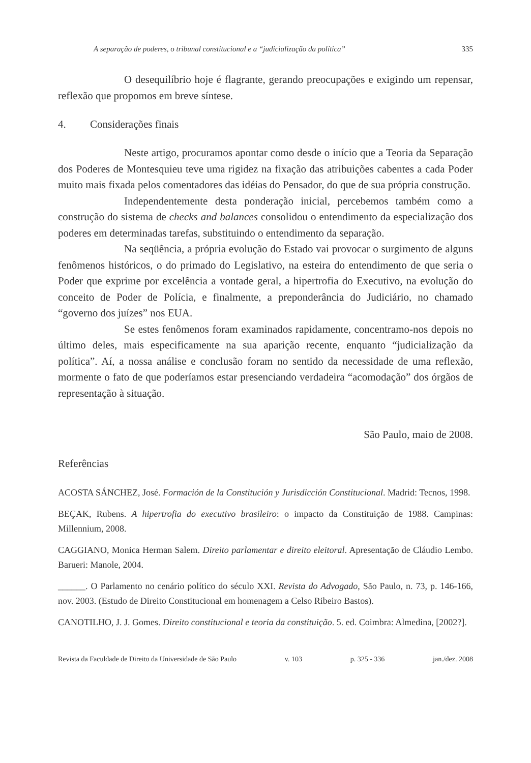A separação de poderes, o tribunal constitucional e a “judicialização da política” 335
O desequilíbrio hoje é flagrante, gerando preocupações e exigindo um repensar, reflexão que propomos em breve síntese.
4. Considerações finais
Neste artigo, procuramos apontar como desde o início que a Teoria da Separação dos Poderes de Montesquieu teve uma rigidez na fixação das atribuições cabentes a cada Poder muito mais fixada pelos comentadores das idéias do Pensador, do que de sua própria construção.
Independentemente desta ponderação inicial, percebemos também como a construção do sistema de checks and balances consolidou o entendimento da especialização dos poderes em determinadas tarefas, substituindo o entendimento da separação.
Na seqüência, a própria evolução do Estado vai provocar o surgimento de alguns fenômenos históricos, o do primado do Legislativo, na esteira do entendimento de que seria o Poder que exprime por excelência a vontade geral, a hipertrofia do Executivo, na evolução do conceito de Poder de Polícia, e finalmente, a preponderância do Judiciário, no chamado “governo dos juízes” nos EUA.
Se estes fenômenos foram examinados rapidamente, concentramo-nos depois no último deles, mais especificamente na sua aparição recente, enquanto “judicialização da política”. Aí, a nossa análise e conclusão foram no sentido da necessidade de uma reflexão, mormente o fato de que poderíamos estar presenciando verdadeira “acomodação” dos órgãos de representação à situação.
São Paulo, maio de 2008.
Referências
ACOSTA SÁNCHEZ, José. Formación de la Constitución y Jurisdicción Constitucional. Madrid: Tecnos, 1998.
BEÇAK, Rubens. A hipertrofia do executivo brasileiro: o impacto da Constituição de 1988. Campinas: Millennium, 2008.
CAGGIANO, Monica Herman Salem. Direito parlamentar e direito eleitoral. Apresentação de Cláudio Lembo. Barueri: Manole, 2004.
______. O Parlamento no cenário político do século XXI. Revista do Advogado, São Paulo, n. 73, p. 146-166, nov. 2003. (Estudo de Direito Constitucional em homenagem a Celso Ribeiro Bastos).
CANOTILHO, J. J. Gomes. Direito constitucional e teoria da constituição. 5. ed. Coimbra: Almedina, [2002?].
Revista da Faculdade de Direito da Universidade de São Paulo v. 103 p. 325 - 336 jan./dez. 2008